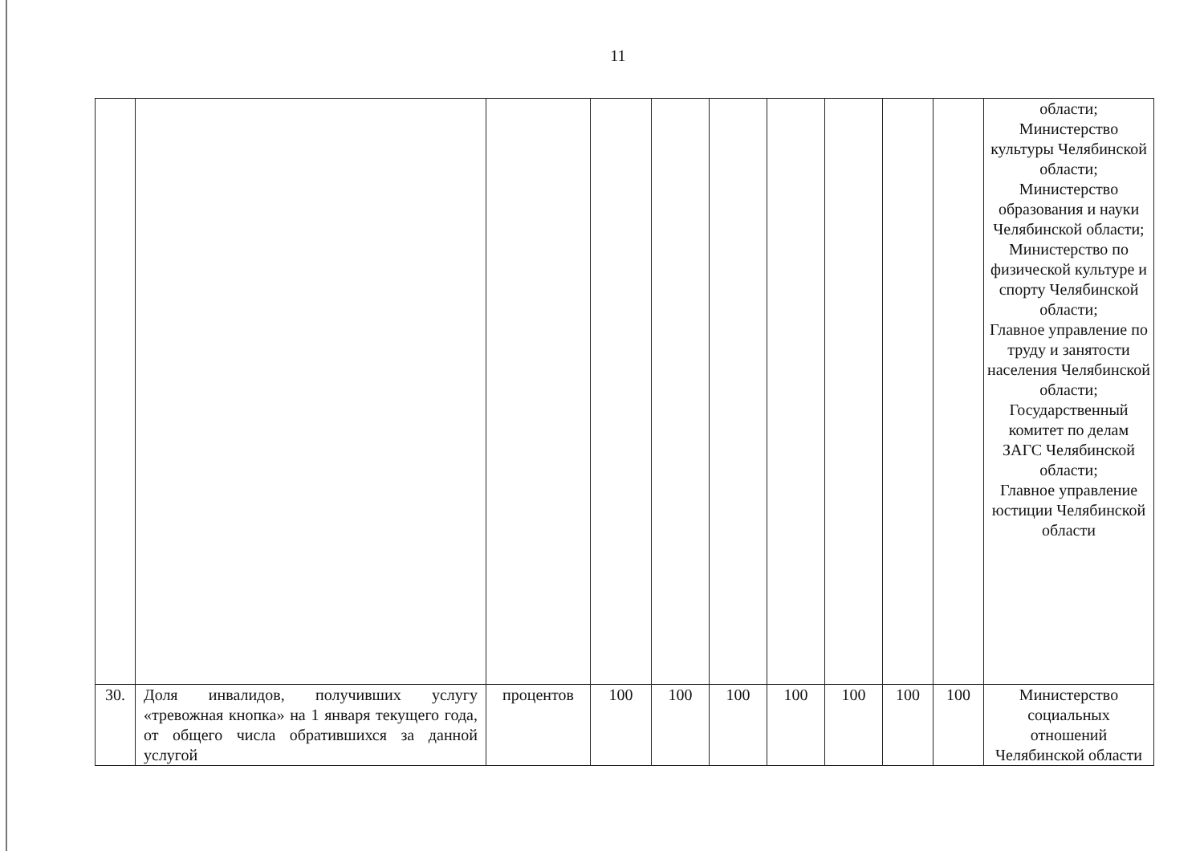11
| | | | | | | | | | | области; Министерство культуры Челябинской области; Министерство образования и науки Челябинской области; Министерство по физической культуре и спорту Челябинской области; Главное управление по труду и занятости населения Челябинской области; Государственный комитет по делам ЗАГС Челябинской области; Главное управление юстиции Челябинской области |
| 30. | Доля инвалидов, получивших услугу «тревожная кнопка» на 1 января текущего года, от общего числа обратившихся за данной услугой | процентов | 100 | 100 | 100 | 100 | 100 | 100 | 100 | Министерство социальных отношений Челябинской области |